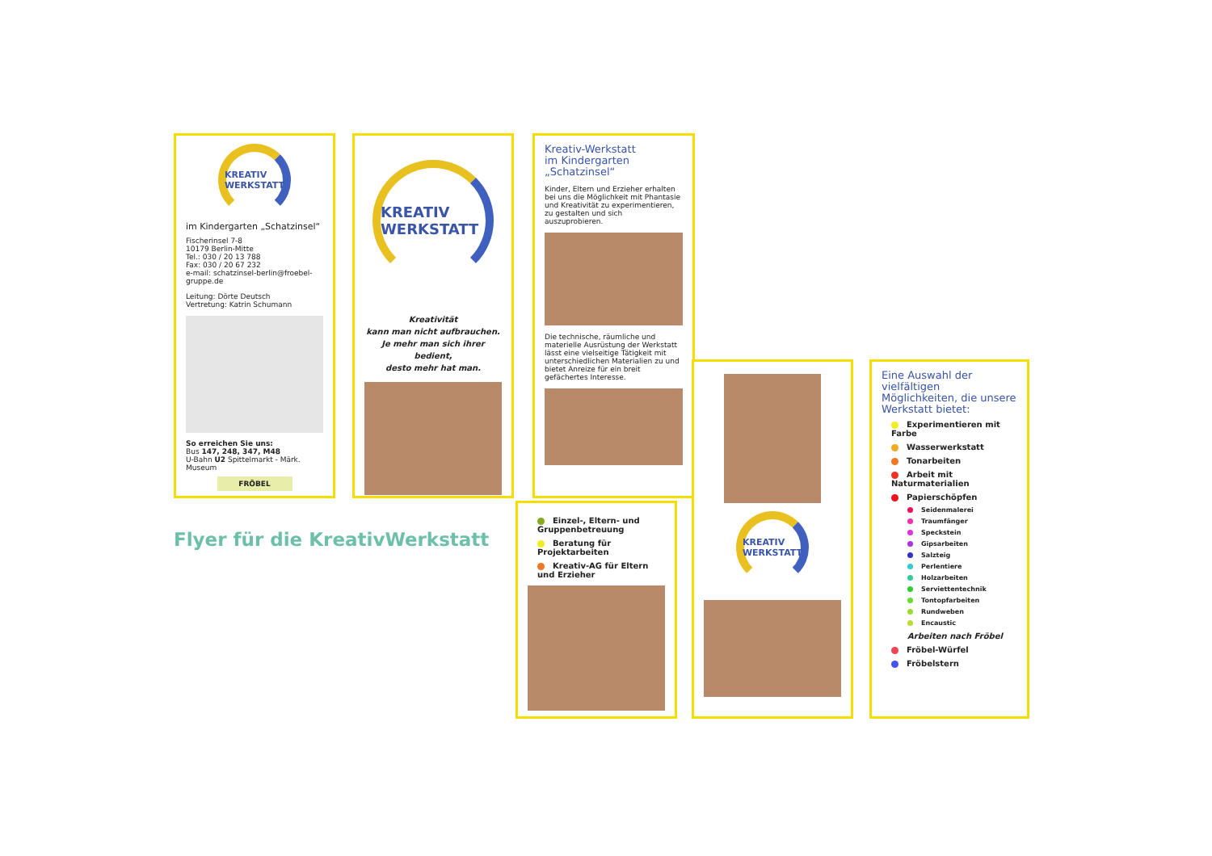KREATIV WERKSTATT
im Kindergarten „Schatzinsel“
Fischerinsel 7-8
10179 Berlin-Mitte
Tel.: 030 / 20 13 788
Fax: 030 / 20 67 232
e-mail: schatzinsel-berlin@froebel-gruppe.de
Leitung: Dörte Deutsch
Vertretung: Katrin Schumann
So erreichen Sie uns:
Bus 147, 248, 347, M48
U-Bahn U2 Spittelmarkt - Märk. Museum
FRÖBEL
KREATIV WERKSTATT
Kreativität
kann man nicht aufbrauchen.
Je mehr man sich ihrer bedient,
desto mehr hat man.
Kreativ-Werkstatt
im Kindergarten
„Schatzinsel“
Kinder, Eltern und Erzieher erhalten bei uns die Möglichkeit mit Phantasie und Kreativität zu experimentieren, zu gestalten und sich auszuprobieren.
Die technische, räumliche und materielle Ausrüstung der Werkstatt lässt eine vielseitige Tätigkeit mit unterschiedlichen Materialien zu und bietet Anreize für ein breit gefächertes Interesse.
Einzel-, Eltern- und Gruppenbetreuung
Beratung für Projektarbeiten
Kreativ-AG für Eltern und Erzieher
KREATIV WERKSTATT
Eine Auswahl der vielfältigen Möglichkeiten, die unsere Werkstatt bietet:
Experimentieren mit Farbe
Wasserwerkstatt
Tonarbeiten
Arbeit mit Naturmaterialien
Papierschöpfen
Seidenmalerei
Traumfänger
Speckstein
Gipsarbeiten
Salzteig
Perlentiere
Holzarbeiten
Serviettentechnik
Tontopfarbeiten
Rundweben
Encaustic
Arbeiten nach Fröbel
Fröbel-Würfel
Fröbelstern
Flyer für die KreativWerkstatt